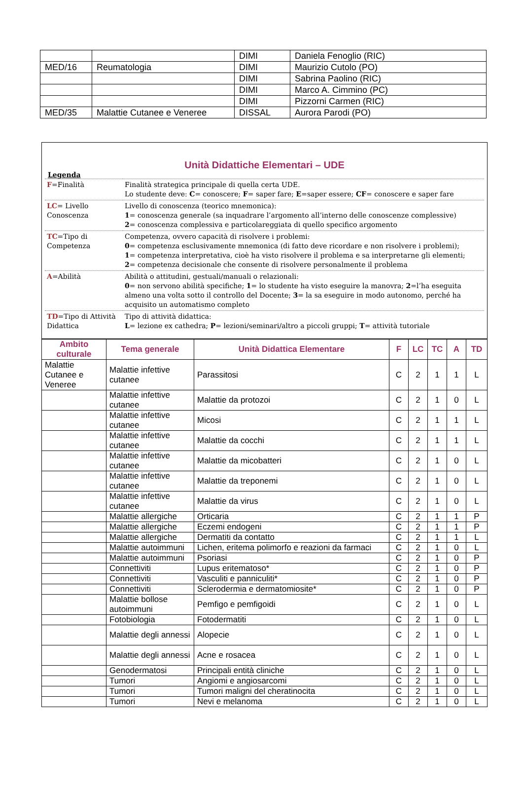| | | DIMI | Daniela Fenoglio (RIC) |
| MED/16 | Reumatologia | DIMI | Maurizio Cutolo (PO) |
| | | DIMI | Sabrina Paolino (RIC) |
| | | DIMI | Marco A. Cimmino (PC) |
| | | DIMI | Pizzorni Carmen (RIC) |
| MED/35 | Malattie Cutanee e Veneree | DISSAL | Aurora Parodi (PO) |
Unità Didattiche Elementari – UDE
Legenda
| F =Finalità | Finalità strategica principale di quella certa UDE. Lo studente deve: C = conoscere; F = saper fare; E =saper essere; CF = conoscere e saper fare |
| LC = Livello Conoscenza | Livello di conoscenza (teorico mnemonica): 1 = conoscenza generale (sa inquadrare l’argomento all’interno delle conoscenze complessive) 2 = conoscenza complessiva e particolareggiata di quello specifico argomento |
| TC =Tipo di Competenza | Competenza, ovvero capacità di risolvere i problemi: 0 = competenza esclusivamente mnemonica (di fatto deve ricordare e non risolvere i problemi); 1 = competenza interpretativa, cioè ha visto risolvere il problema e sa interpretarne gli elementi; 2 = competenza decisionale che consente di risolvere personalmente il problema |
| A =Abilità | Abilità o attitudini, gestuali/manuali o relazionali: 0 = non servono abilità specifiche; 1 = lo studente ha visto eseguire la manovra; 2 =l’ha eseguita almeno una volta sotto il controllo del Docente; 3 = la sa eseguire in modo autonomo, perché ha acquisito un automatismo completo |
| TD =Tipo di Attività Didattica | Tipo di attività didattica: L = lezione ex cathedra; P = lezioni/seminari/altro a piccoli gruppi; T = attività tutoriale |
| Ambito culturale | Tema generale | Unità Didattica Elementare | F | LC | TC | A | TD |
| --- | --- | --- | --- | --- | --- | --- | --- |
| Malattie Cutanee e Veneree | Malattie infettive cutanee | Parassitosi | C | 2 | 1 | 1 | L |
| | Malattie infettive cutanee | Malattie da protozoi | C | 2 | 1 | 0 | L |
| | Malattie infettive cutanee | Micosi | C | 2 | 1 | 1 | L |
| | Malattie infettive cutanee | Malattie da cocchi | C | 2 | 1 | 1 | L |
| | Malattie infettive cutanee | Malattie da micobatteri | C | 2 | 1 | 0 | L |
| | Malattie infettive cutanee | Malattie da treponemi | C | 2 | 1 | 0 | L |
| | Malattie infettive cutanee | Malattie da virus | C | 2 | 1 | 0 | L |
| | Malattie allergiche | Orticaria | C | 2 | 1 | 1 | P |
| | Malattie allergiche | Eczemi endogeni | C | 2 | 1 | 1 | P |
| | Malattie allergiche | Dermatiti da contatto | C | 2 | 1 | 1 | L |
| | Malattie autoimmuni | Lichen, eritema polimorfo e reazioni da farmaci | C | 2 | 1 | 0 | L |
| | Malattie autoimmuni | Psoriasi | C | 2 | 1 | 0 | P |
| | Connettiviti | Lupus eritematoso* | C | 2 | 1 | 0 | P |
| | Connettiviti | Vasculiti e panniculiti* | C | 2 | 1 | 0 | P |
| | Connettiviti | Sclerodermia e dermatomiosite* | C | 2 | 1 | 0 | P |
| | Malattie bollose autoimmuni | Pemfigo e pemfigoidi | C | 2 | 1 | 0 | L |
| | Fotobiologia | Fotodermatiti | C | 2 | 1 | 0 | L |
| | Malattie degli annessi | Alopecie | C | 2 | 1 | 0 | L |
| | Malattie degli annessi | Acne e rosacea | C | 2 | 1 | 0 | L |
| | Genodermatosi | Principali entità cliniche | C | 2 | 1 | 0 | L |
| | Tumori | Angiomi e angiosarcomi | C | 2 | 1 | 0 | L |
| | Tumori | Tumori maligni del cheratinocita | C | 2 | 1 | 0 | L |
| | Tumori | Nevi e melanoma | C | 2 | 1 | 0 | L |